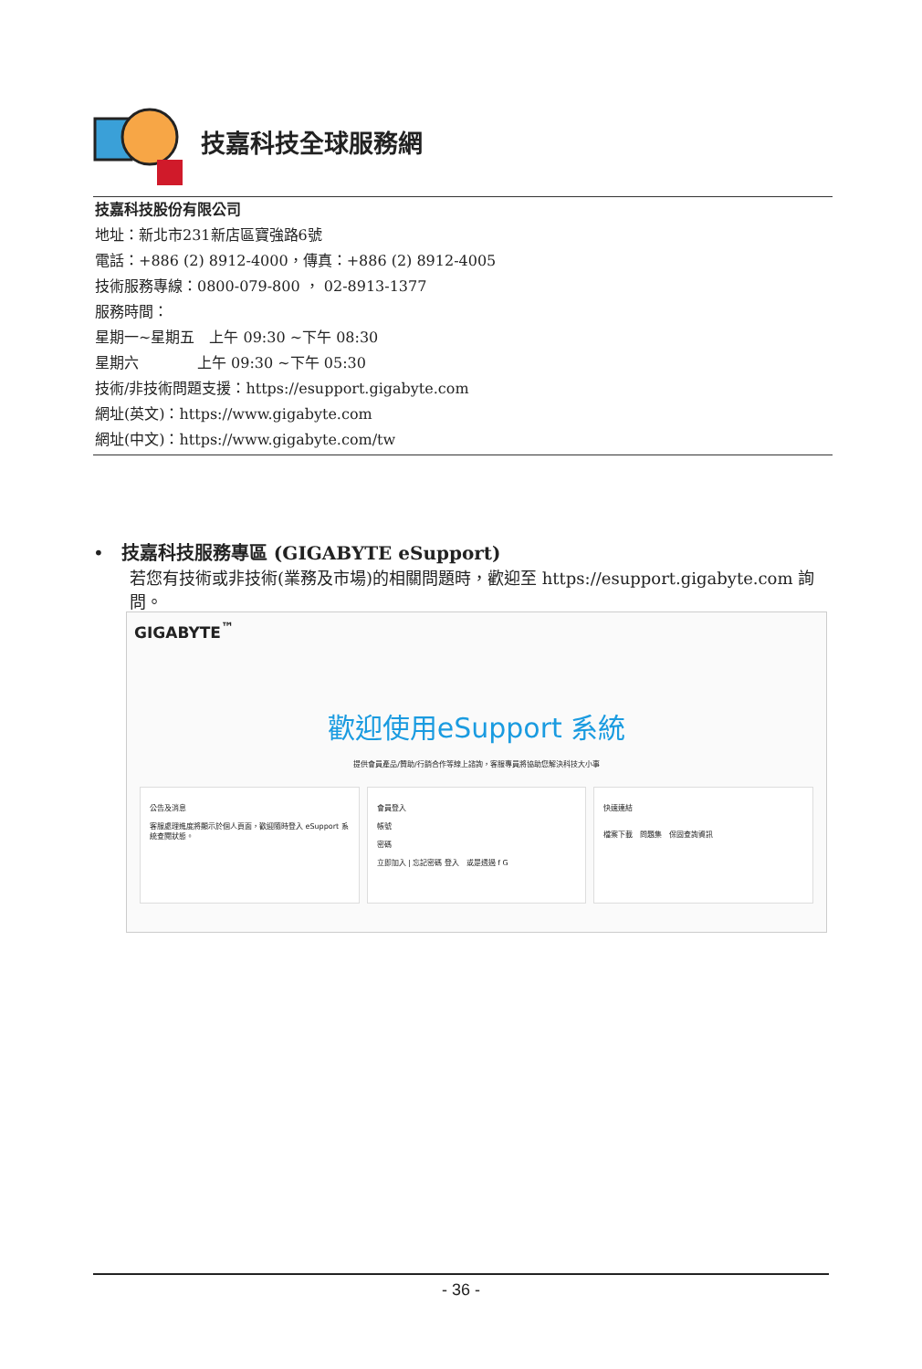技嘉科技全球服務網
技嘉科技股份有限公司
地址：新北市231新店區寶強路6號
電話：+886 (2) 8912-4000，傳真：+886 (2) 8912-4005
技術服務專線：0800-079-800 ， 02-8913-1377
服務時間：
星期一~星期五　上午 09:30 ~下午 08:30
星期六　　　　上午 09:30 ~下午 05:30
技術/非技術問題支援：https://esupport.gigabyte.com
網址(英文)：https://www.gigabyte.com
網址(中文)：https://www.gigabyte.com/tw
• 技嘉科技服務專區 (GIGABYTE eSupport)
若您有技術或非技術(業務及市場)的相關問題時，歡迎至 https://esupport.gigabyte.com 詢問。
GIGABYTE<sup>™</sup>
歡迎使用eSupport 系統
提供會員產品/贊助/行銷合作等線上諮詢，客服專員將協助您解決科技大小事
公告及消息
客服處理進度將顯示於個人頁面，歡迎隨時登入 eSupport 系統查閱狀態。
會員登入
帳號
密碼
立即加入 | 忘記密碼 登入 或是透過 f G
快速連結
檔案下載 問題集 保固查詢資訊
- 36 -